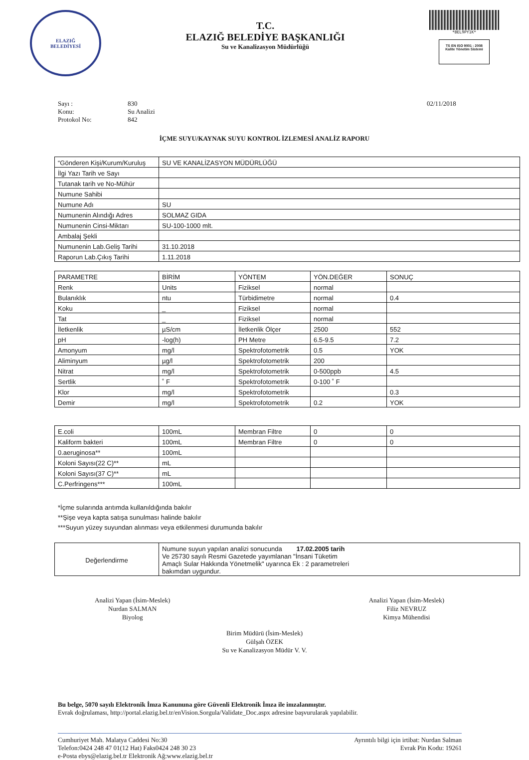ELAZIĞ
BELEDİYESİ
T.C.
ELAZIĞ BELEDİYE BAŞKANLIĞI
Su ve Kanalizasyon Müdürlüğü
*BEL9PY1K*
TS EN ISO 9001 : 2008
Kalite Yönetim Sistemi
Sayı : 830 02/11/2018 Konu: Su Analizi Protokol No: 842
İÇME SUYU/KAYNAK SUYU KONTROL İZLEMESİ ANALİZ RAPORU
| “Gönderen Kişi/Kurum/Kuruluş | SU VE KANALİZASYON MÜDÜRLÜĞÜ |
| İlgi Yazı Tarih ve Sayı | |
| Tutanak tarih ve No-Mühür | |
| Numune Sahibi | |
| Numune Adı | SU |
| Numunenin Alındığı Adres | SOLMAZ GIDA |
| Numunenin Cinsi-Miktarı | SU-100-1000 mlt. |
| Ambalaj Şekli | |
| Numunenin Lab.Geliş Tarihi | 31.10.2018 |
| Raporun Lab.Çıkış Tarihi | 1.11.2018 |
| PARAMETRE | BİRİM | YÖNTEM | YÖN.DEĞER | SONUÇ |
| --- | --- | --- | --- | --- |
| Renk | Units | Fiziksel | normal | |
| Bulanıklık | ntu | Türbidimetre | normal | 0.4 |
| Koku | _ | Fiziksel | normal | |
| Tat | _ | Fiziksel | normal | |
| İletkenlik | µS/cm | İletkenlik Ölçer | 2500 | 552 |
| pH | -log(h) | PH Metre | 6.5-9.5 | 7.2 |
| Amonyum | mg/l | Spektrofotometrik | 0.5 | YOK |
| Aliminyum | µg/l | Spektrofotometrik | 200 | |
| Nitrat | mg/l | Spektrofotometrik | 0-500ppb | 4.5 |
| Sertlik | ˚ F | Spektrofotometrik | 0-100 ˚ F | |
| Klor | mg/l | Spektrofotometrik | | 0.3 |
| Demir | mg/l | Spektrofotometrik | 0.2 | YOK |
| E.coli | 100mL | Membran Filtre | 0 | 0 |
| Kaliform bakteri | 100mL | Membran Filtre | 0 | 0 |
| 0.aeruginosa** | 100mL | | | |
| Koloni Sayısı(22 C)** | mL | | | |
| Koloni Sayısı(37 C)** | mL | | | |
| C.Perfringens*** | 100mL | | | |
*İçme sularında arıtımda kullanıldığında bakılır
**Şişe veya kapta satışa sunulması halinde bakılır
***Suyun yüzey suyundan alınması veya etkilenmesi durumunda bakılır
| Değerlendirme | Numune suyun yapılan analizi sonucunda 17.02.2005 tarih Ve 25730 sayılı Resmi Gazetede yayımlanan "İnsani Tüketim Amaçlı Sular Hakkında Yönetmelik" uyarınca Ek : 2 parametreleri bakımdan uygundur. |
Analizi Yapan (İsim-Meslek)
Nurdan SALMAN
Biyolog
Analizi Yapan (İsim-Meslek)
Filiz NEVRUZ
Kimya Mühendisi
Birim Müdürü (İsim-Meslek)
Gülşah ÖZEK
Su ve Kanalizasyon Müdür V. V.
Bu belge, 5070 sayılı Elektronik İmza Kanununa göre Güvenli Elektronik İmza ile imzalanmıştır.
Evrak doğrulaması, http://portal.elazig.bel.tr/enVision.Sorgula/Validate_Doc.aspx adresine başvurularak yapılabilir.
Cumhuriyet Mah. Malatya Caddesi No:30
Telefon:0424 248 47 01(12 Hat) Faks0424 248 30 23
e-Posta ebys@elazig.bel.tr Elektronik Ağ:www.elazig.bel.tr
Ayrıntılı bilgi için irtibat: Nurdan Salman
Evrak Pin Kodu: 19261